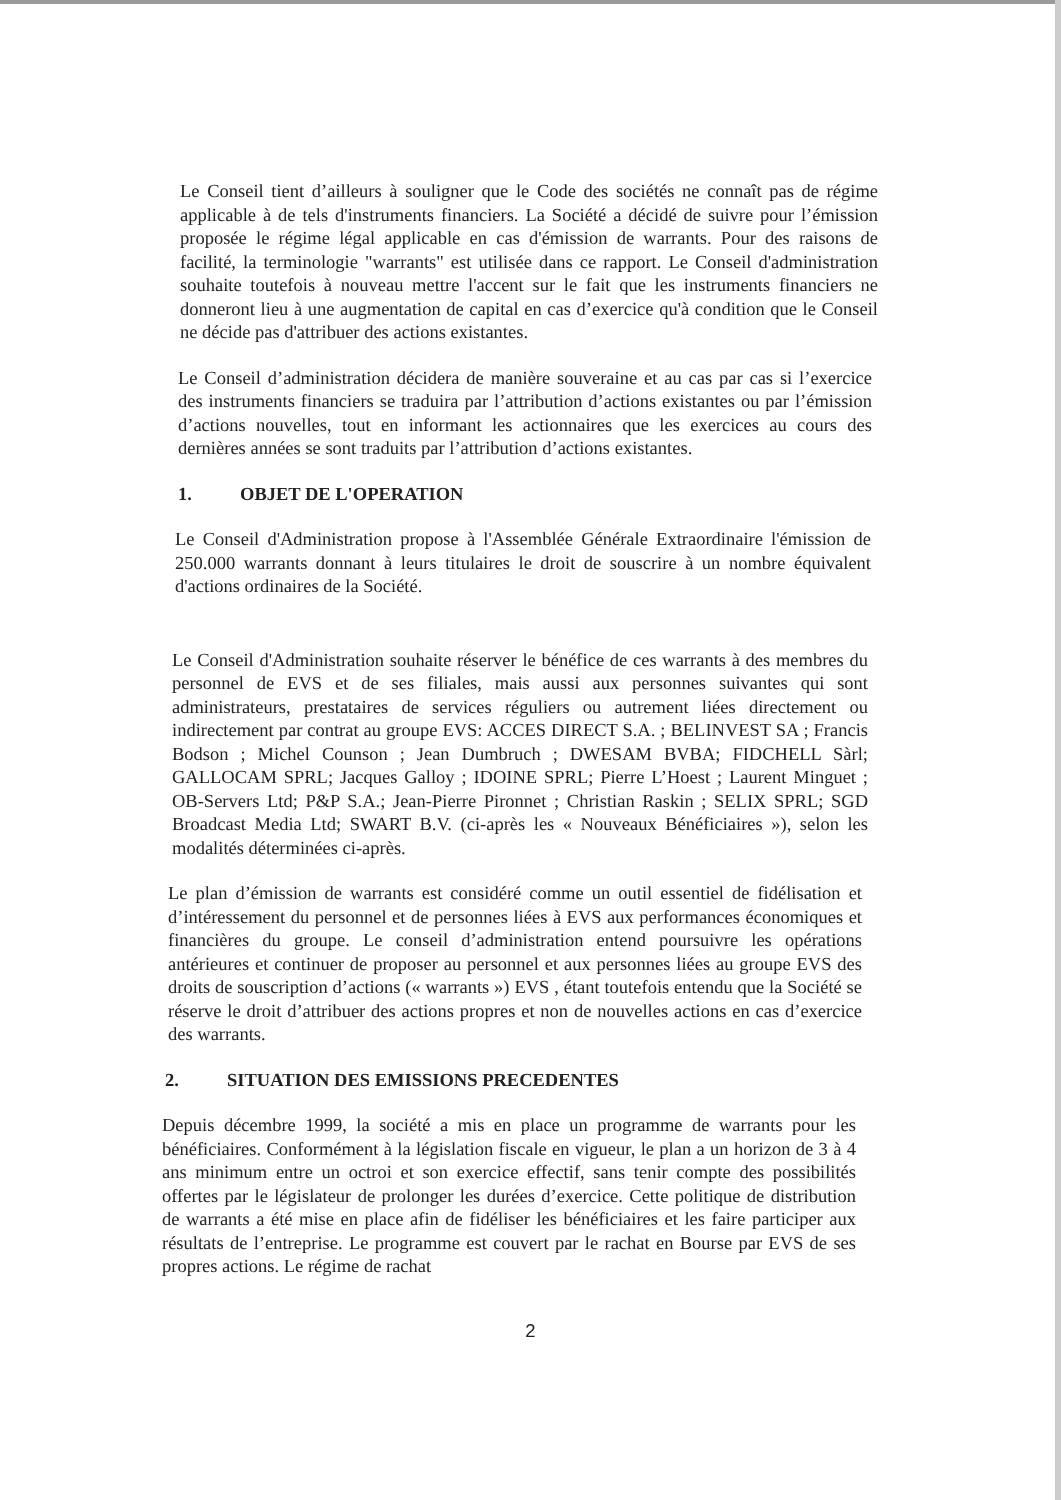Le Conseil tient d’ailleurs à souligner que le Code des sociétés ne connaît pas de régime applicable à de tels d'instruments financiers. La Société a décidé de suivre pour l’émission proposée le régime légal applicable en cas d'émission de warrants. Pour des raisons de facilité, la terminologie "warrants" est utilisée dans ce rapport. Le Conseil d'administration souhaite toutefois à nouveau mettre l'accent sur le fait que les instruments financiers ne donneront lieu à une augmentation de capital en cas d’exercice qu'à condition que le Conseil ne décide pas d'attribuer des actions existantes.
Le Conseil d’administration décidera de manière souveraine et au cas par cas si l’exercice des instruments financiers se traduira par l’attribution d’actions existantes ou par l’émission d’actions nouvelles, tout en informant les actionnaires que les exercices au cours des dernières années se sont traduits par l’attribution d’actions existantes.
1. OBJET DE L'OPERATION
Le Conseil d'Administration propose à l'Assemblée Générale Extraordinaire l'émission de 250.000 warrants donnant à leurs titulaires le droit de souscrire à un nombre équivalent d'actions ordinaires de la Société.
Le Conseil d'Administration souhaite réserver le bénéfice de ces warrants à des membres du personnel de EVS et de ses filiales, mais aussi aux personnes suivantes qui sont administrateurs, prestataires de services réguliers ou autrement liées directement ou indirectement par contrat au groupe EVS: ACCES DIRECT S.A. ; BELINVEST SA ; Francis Bodson ; Michel Counson ; Jean Dumbruch ; DWESAM BVBA; FIDCHELL Sàrl; GALLOCAM SPRL; Jacques Galloy ; IDOINE SPRL; Pierre L’Hoest ; Laurent Minguet ; OB-Servers Ltd; P&P S.A.; Jean-Pierre Pironnet ; Christian Raskin ; SELIX SPRL; SGD Broadcast Media Ltd; SWART B.V. (ci-après les « Nouveaux Bénéficiaires »), selon les modalités déterminées ci-après.
Le plan d’émission de warrants est considéré comme un outil essentiel de fidélisation et d’intéressement du personnel et de personnes liées à EVS aux performances économiques et financières du groupe. Le conseil d’administration entend poursuivre les opérations antérieures et continuer de proposer au personnel et aux personnes liées au groupe EVS des droits de souscription d’actions (« warrants ») EVS , étant toutefois entendu que la Société se réserve le droit d’attribuer des actions propres et non de nouvelles actions en cas d’exercice des warrants.
2. SITUATION DES EMISSIONS PRECEDENTES
Depuis décembre 1999, la société a mis en place un programme de warrants pour les bénéficiaires. Conformément à la législation fiscale en vigueur, le plan a un horizon de 3 à 4 ans minimum entre un octroi et son exercice effectif, sans tenir compte des possibilités offertes par le législateur de prolonger les durées d’exercice. Cette politique de distribution de warrants a été mise en place afin de fidéliser les bénéficiaires et les faire participer aux résultats de l’entreprise. Le programme est couvert par le rachat en Bourse par EVS de ses propres actions. Le régime de rachat
2